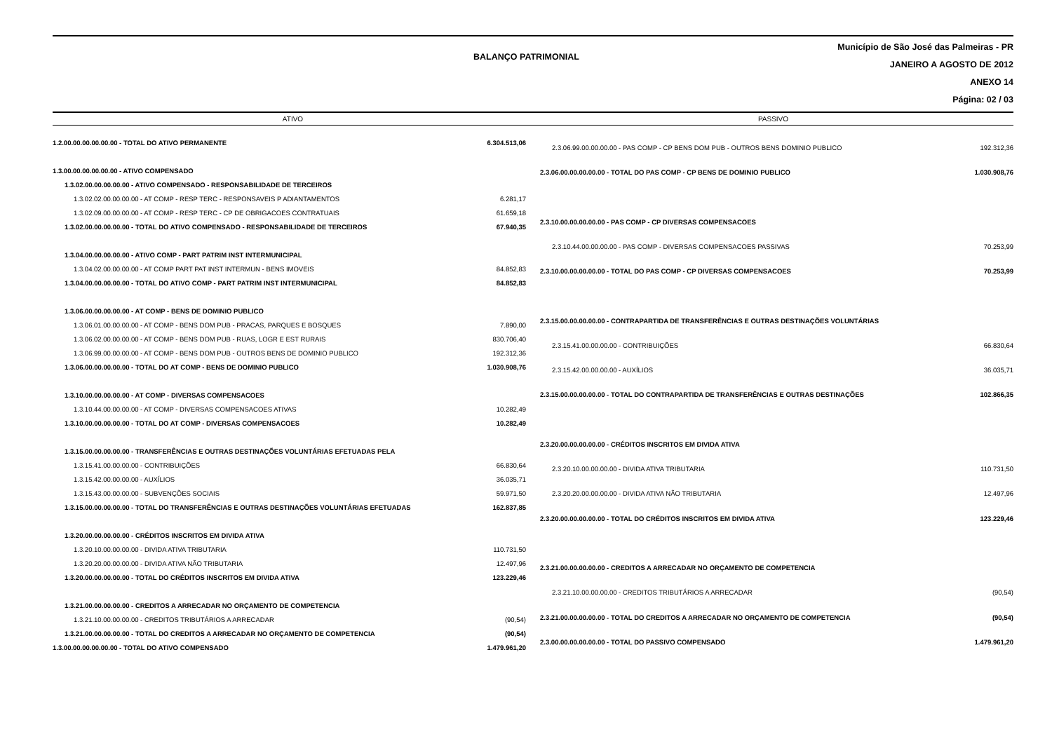BALANÇO PATRIMONIAL
Município de São José das Palmeiras - PR
JANEIRO A AGOSTO DE 2012
ANEXO 14
Página: 02 / 03
ATIVO PASSIVO
| 1.2.00.00.00.00.00.00 - TOTAL DO ATIVO PERMANENTE | 6.304.513,06 |
| 1.3.00.00.00.00.00.00 - ATIVO COMPENSADO | |
| 1.3.02.00.00.00.00.00 - ATIVO COMPENSADO - RESPONSABILIDADE DE TERCEIROS | |
| 1.3.02.02.00.00.00.00 - AT COMP - RESP TERC - RESPONSAVEIS P ADIANTAMENTOS | 6.281,17 |
| 1.3.02.09.00.00.00.00 - AT COMP - RESP TERC - CP DE OBRIGACOES CONTRATUAIS | 61.659,18 |
| 1.3.02.00.00.00.00.00 - TOTAL DO ATIVO COMPENSADO - RESPONSABILIDADE DE TERCEIROS | 67.940,35 |
| 1.3.04.00.00.00.00.00 - ATIVO COMP - PART PATRIM INST INTERMUNICIPAL | |
| 1.3.04.02.00.00.00.00 - AT COMP PART PAT INST INTERMUN - BENS IMOVEIS | 84.852,83 |
| 1.3.04.00.00.00.00.00 - TOTAL DO ATIVO COMP - PART PATRIM INST INTERMUNICIPAL | 84.852,83 |
| 1.3.06.00.00.00.00.00 - AT COMP - BENS DE DOMINIO PUBLICO | |
| 1.3.06.01.00.00.00.00 - AT COMP - BENS DOM PUB - PRACAS, PARQUES E BOSQUES | 7.890,00 |
| 1.3.06.02.00.00.00.00 - AT COMP - BENS DOM PUB - RUAS, LOGR E EST RURAIS | 830.706,40 |
| 1.3.06.99.00.00.00.00 - AT COMP - BENS DOM PUB - OUTROS BENS DE DOMINIO PUBLICO | 192.312,36 |
| 1.3.06.00.00.00.00.00 - TOTAL DO AT COMP - BENS DE DOMINIO PUBLICO | 1.030.908,76 |
| 1.3.10.00.00.00.00.00 - AT COMP - DIVERSAS COMPENSACOES | |
| 1.3.10.44.00.00.00.00 - AT COMP - DIVERSAS COMPENSACOES ATIVAS | 10.282,49 |
| 1.3.10.00.00.00.00.00 - TOTAL DO AT COMP - DIVERSAS COMPENSACOES | 10.282,49 |
| 1.3.15.00.00.00.00.00 - TRANSFERÊNCIAS E OUTRAS DESTINAÇÕES VOLUNTÁRIAS EFETUADAS PELA | |
| 1.3.15.41.00.00.00.00 - CONTRIBUIÇÕES | 66.830,64 |
| 1.3.15.42.00.00.00.00 - AUXÍLIOS | 36.035,71 |
| 1.3.15.43.00.00.00.00 - SUBVENÇÕES SOCIAIS | 59.971,50 |
| 1.3.15.00.00.00.00.00 - TOTAL DO TRANSFERÊNCIAS E OUTRAS DESTINAÇÕES VOLUNTÁRIAS EFETUADAS | 162.837,85 |
| 1.3.20.00.00.00.00.00 - CRÉDITOS INSCRITOS EM DIVIDA ATIVA | |
| 1.3.20.10.00.00.00.00 - DIVIDA ATIVA TRIBUTARIA | 110.731,50 |
| 1.3.20.20.00.00.00.00 - DIVIDA ATIVA NÃO TRIBUTARIA | 12.497,96 |
| 1.3.20.00.00.00.00.00 - TOTAL DO CRÉDITOS INSCRITOS EM DIVIDA ATIVA | 123.229,46 |
| 1.3.21.00.00.00.00.00 - CREDITOS A ARRECADAR NO ORÇAMENTO DE COMPETENCIA | |
| 1.3.21.10.00.00.00.00 - CREDITOS TRIBUTÁRIOS A ARRECADAR | (90,54) |
| 1.3.21.00.00.00.00.00 - TOTAL DO CREDITOS A ARRECADAR NO ORÇAMENTO DE COMPETENCIA | (90,54) |
| 1.3.00.00.00.00.00.00 - TOTAL DO ATIVO COMPENSADO | 1.479.961,20 |
| 2.3.06.99.00.00.00.00 - PAS COMP - CP BENS DOM PUB - OUTROS BENS DOMINIO PUBLICO | 192.312,36 |
| 2.3.06.00.00.00.00.00 - TOTAL DO PAS COMP - CP BENS DE DOMINIO PUBLICO | 1.030.908,76 |
| 2.3.10.00.00.00.00.00 - PAS COMP - CP DIVERSAS COMPENSACOES | |
| 2.3.10.44.00.00.00.00 - PAS COMP - DIVERSAS COMPENSACOES PASSIVAS | 70.253,99 |
| 2.3.10.00.00.00.00.00 - TOTAL DO PAS COMP - CP DIVERSAS COMPENSACOES | 70.253,99 |
| 2.3.15.00.00.00.00.00 - CONTRAPARTIDA DE TRANSFERÊNCIAS E OUTRAS DESTINAÇÕES VOLUNTÁRIAS | |
| 2.3.15.41.00.00.00.00 - CONTRIBUIÇÕES | 66.830,64 |
| 2.3.15.42.00.00.00.00 - AUXÍLIOS | 36.035,71 |
| 2.3.15.00.00.00.00.00 - TOTAL DO CONTRAPARTIDA DE TRANSFERÊNCIAS E OUTRAS DESTINAÇÕES | 102.866,35 |
| 2.3.20.00.00.00.00.00 - CRÉDITOS INSCRITOS EM DIVIDA ATIVA | |
| 2.3.20.10.00.00.00.00 - DIVIDA ATIVA TRIBUTARIA | 110.731,50 |
| 2.3.20.20.00.00.00.00 - DIVIDA ATIVA NÃO TRIBUTARIA | 12.497,96 |
| 2.3.20.00.00.00.00.00 - TOTAL DO CRÉDITOS INSCRITOS EM DIVIDA ATIVA | 123.229,46 |
| 2.3.21.00.00.00.00.00 - CREDITOS A ARRECADAR NO ORÇAMENTO DE COMPETENCIA | |
| 2.3.21.10.00.00.00.00 - CREDITOS TRIBUTÁRIOS A ARRECADAR | (90,54) |
| 2.3.21.00.00.00.00.00 - TOTAL DO CREDITOS A ARRECADAR NO ORÇAMENTO DE COMPETENCIA | (90,54) |
| 2.3.00.00.00.00.00.00 - TOTAL DO PASSIVO COMPENSADO | 1.479.961,20 |